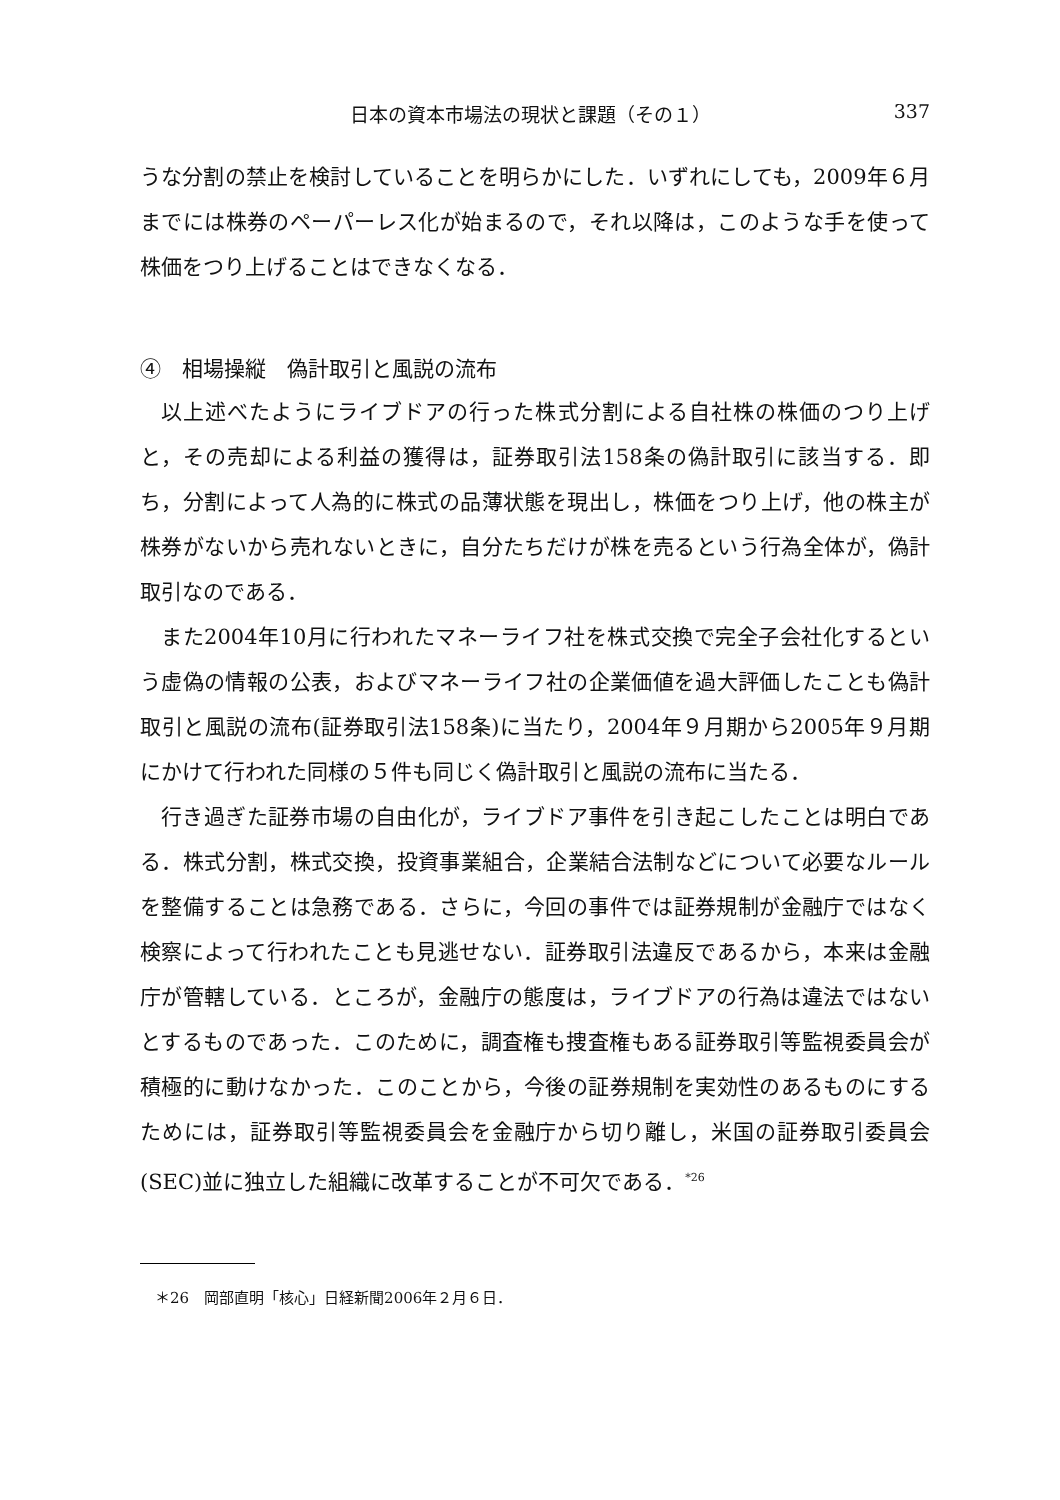日本の資本市場法の現状と課題（その１） 337
うな分割の禁止を検討していることを明らかにした．いずれにしても，2009年６月までには株券のペーパーレス化が始まるので，それ以降は，このような手を使って株価をつり上げることはできなくなる．
④　相場操縦　偽計取引と風説の流布
以上述べたようにライブドアの行った株式分割による自社株の株価のつり上げと，その売却による利益の獲得は，証券取引法158条の偽計取引に該当する．即ち，分割によって人為的に株式の品薄状態を現出し，株価をつり上げ，他の株主が株券がないから売れないときに，自分たちだけが株を売るという行為全体が，偽計取引なのである．
また2004年10月に行われたマネーライフ社を株式交換で完全子会社化するという虚偽の情報の公表，およびマネーライフ社の企業価値を過大評価したことも偽計取引と風説の流布(証券取引法158条)に当たり，2004年９月期から2005年９月期にかけて行われた同様の５件も同じく偽計取引と風説の流布に当たる．
行き過ぎた証券市場の自由化が，ライブドア事件を引き起こしたことは明白である．株式分割，株式交換，投資事業組合，企業結合法制などについて必要なルールを整備することは急務である．さらに，今回の事件では証券規制が金融庁ではなく検察によって行われたことも見逃せない．証券取引法違反であるから，本来は金融庁が管轄している．ところが，金融庁の態度は，ライブドアの行為は違法ではないとするものであった．このために，調査権も捜査権もある証券取引等監視委員会が積極的に動けなかった．このことから，今後の証券規制を実効性のあるものにするためには，証券取引等監視委員会を金融庁から切り離し，米国の証券取引委員会(SEC)並に独立した組織に改革することが不可欠である．<sup>*26</sup>
＊26　岡部直明「核心」日経新聞2006年２月６日．